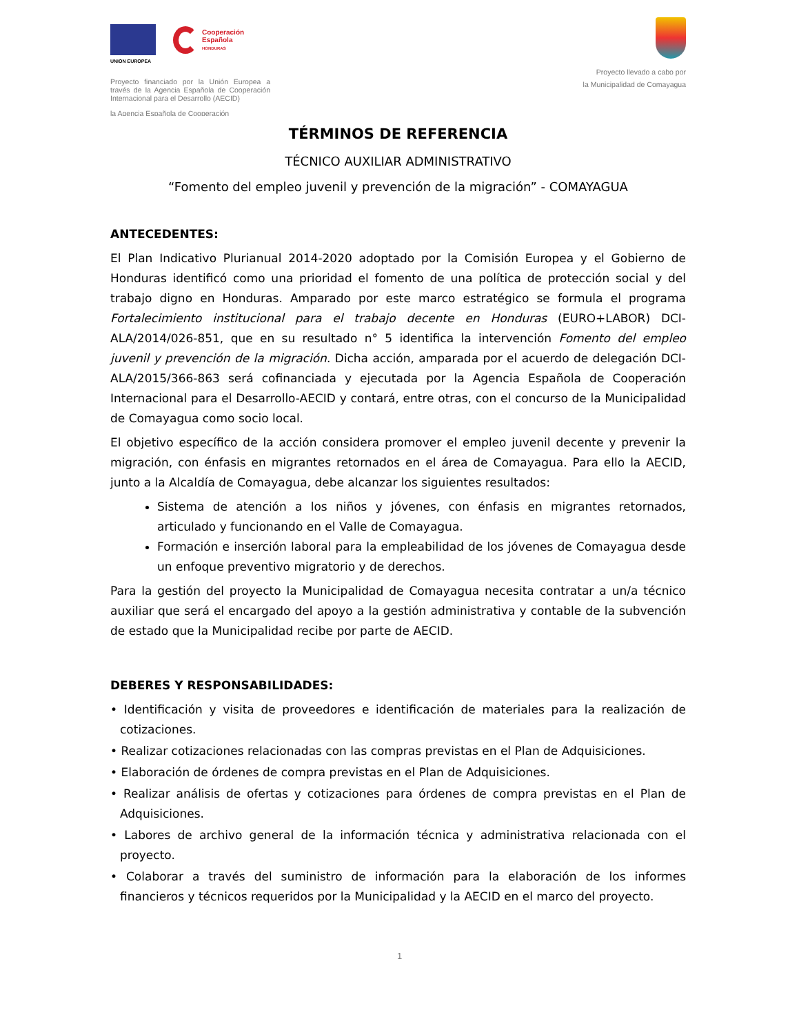UNION EUROPEA
Cooperación
Española
HONDURAS
Proyecto financiado por la Unión Europea a través de la Agencia Española de Cooperación Internacional para el Desarrollo (AECID)
la Agencia Española de Cooperación
Proyecto llevado a cabo por
la Municipalidad de Comayagua
TÉRMINOS DE REFERENCIA
TÉCNICO AUXILIAR ADMINISTRATIVO
“Fomento del empleo juvenil y prevención de la migración” - COMAYAGUA
ANTECEDENTES:
El Plan Indicativo Plurianual 2014-2020 adoptado por la Comisión Europea y el Gobierno de Honduras identificó como una prioridad el fomento de una política de protección social y del trabajo digno en Honduras. Amparado por este marco estratégico se formula el programa Fortalecimiento institucional para el trabajo decente en Honduras (EURO+LABOR) DCI-ALA/2014/026-851, que en su resultado n° 5 identifica la intervención Fomento del empleo juvenil y prevención de la migración. Dicha acción, amparada por el acuerdo de delegación DCI-ALA/2015/366-863 será cofinanciada y ejecutada por la Agencia Española de Cooperación Internacional para el Desarrollo-AECID y contará, entre otras, con el concurso de la Municipalidad de Comayagua como socio local.
El objetivo específico de la acción considera promover el empleo juvenil decente y prevenir la migración, con énfasis en migrantes retornados en el área de Comayagua. Para ello la AECID, junto a la Alcaldía de Comayagua, debe alcanzar los siguientes resultados:
Sistema de atención a los niños y jóvenes, con énfasis en migrantes retornados, articulado y funcionando en el Valle de Comayagua.
Formación e inserción laboral para la empleabilidad de los jóvenes de Comayagua desde un enfoque preventivo migratorio y de derechos.
Para la gestión del proyecto la Municipalidad de Comayagua necesita contratar a un/a técnico auxiliar que será el encargado del apoyo a la gestión administrativa y contable de la subvención de estado que la Municipalidad recibe por parte de AECID.
DEBERES Y RESPONSABILIDADES:
• Identificación y visita de proveedores e identificación de materiales para la realización de cotizaciones.
• Realizar cotizaciones relacionadas con las compras previstas en el Plan de Adquisiciones.
• Elaboración de órdenes de compra previstas en el Plan de Adquisiciones.
• Realizar análisis de ofertas y cotizaciones para órdenes de compra previstas en el Plan de Adquisiciones.
• Labores de archivo general de la información técnica y administrativa relacionada con el proyecto.
• Colaborar a través del suministro de información para la elaboración de los informes financieros y técnicos requeridos por la Municipalidad y la AECID en el marco del proyecto.
1